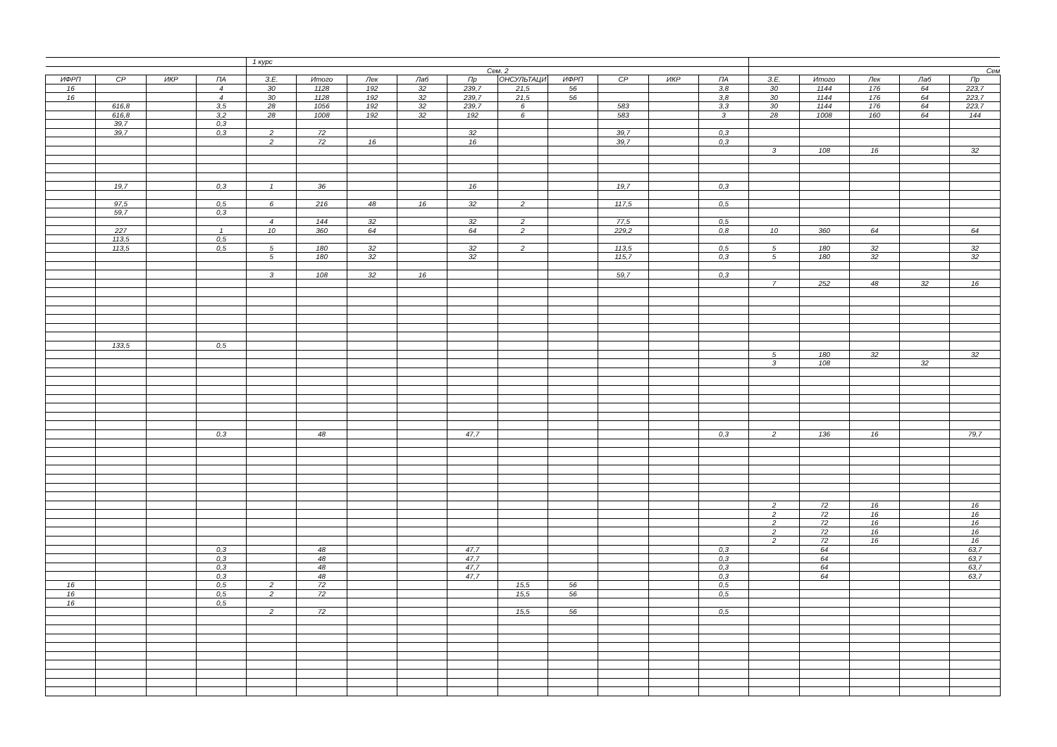| | | | | 1 курс | | | | | | | | | | | | | | |
| | | | | Сем. 2 | | | | | | | | | | Сем | | | | |
| ИФРП | СР | ИКР | ПА | З.Е. | Итого | Лек | Лаб | Пр | ОНСУЛЬТАЦИ | ИФРП | СР | ИКР | ПА | З.Е. | Итого | Лек | Лаб | Пр |
| 16 | | | 4 | 30 | 1128 | 192 | 32 | 239,7 | 21,5 | 56 | | | 3,8 | 30 | 1144 | 176 | 64 | 223,7 |
| 16 | | | 4 | 30 | 1128 | 192 | 32 | 239,7 | 21,5 | 56 | | | 3,8 | 30 | 1144 | 176 | 64 | 223,7 |
| | 616,8 | | 3,5 | 28 | 1056 | 192 | 32 | 239,7 | 6 | | 583 | | 3,3 | 30 | 1144 | 176 | 64 | 223,7 |
| | 616,8 | | 3,2 | 28 | 1008 | 192 | 32 | 192 | 6 | | 583 | | 3 | 28 | 1008 | 160 | 64 | 144 |
| | 39,7 | | 0,3 | | | | | | | | | | | | | | | |
| | 39,7 | | 0,3 | 2 | 72 | | | 32 | | | 39,7 | | 0,3 | | | | | |
| | | | | 2 | 72 | 16 | | 16 | | | 39,7 | | 0,3 | | | | | |
| | | | | | | | | | | | | | | 3 | 108 | 16 | | 32 |
| | 19,7 | | 0,3 | 1 | 36 | | | 16 | | | 19,7 | | 0,3 | | | | | |
| | 97,5 | | 0,5 | 6 | 216 | 48 | 16 | 32 | 2 | | 117,5 | | 0,5 | | | | | |
| | 59,7 | | 0,3 | | | | | | | | | | | | | | | |
| | | | | 4 | 144 | 32 | | 32 | 2 | | 77,5 | | 0,5 | | | | | |
| | 227 | | 1 | 10 | 360 | 64 | | 64 | 2 | | 229,2 | | 0,8 | 10 | 360 | 64 | | 64 |
| | 113,5 | | 0,5 | | | | | | | | | | | | | | | |
| | 113,5 | | 0,5 | 5 | 180 | 32 | | 32 | 2 | | 113,5 | | 0,5 | 5 | 180 | 32 | | 32 |
| | | | | 5 | 180 | 32 | | 32 | | | 115,7 | | 0,3 | 5 | 180 | 32 | | 32 |
| | | | | 3 | 108 | 32 | 16 | | | | 59,7 | | 0,3 | | | | | |
| | | | | | | | | | | | | | | 7 | 252 | 48 | 32 | 16 |
| | 133,5 | | 0,5 | | | | | | | | | | | | | | | |
| | | | | | | | | | | | | | | 5 | 180 | 32 | | 32 |
| | | | | | | | | | | | | | | 3 | 108 | | 32 | |
| | | | 0,3 | | 48 | | | 47,7 | | | | | 0,3 | 2 | 136 | 16 | | 79,7 |
| | | | | | | | | | | | | | | 2 | 72 | 16 | | 16 |
| | | | | | | | | | | | | | | 2 | 72 | 16 | | 16 |
| | | | | | | | | | | | | | | 2 | 72 | 16 | | 16 |
| | | | | | | | | | | | | | | 2 | 72 | 16 | | 16 |
| | | | | | | | | | | | | | | 2 | 72 | 16 | | 16 |
| | | | 0,3 | | 48 | | | 47,7 | | | | | 0,3 | | 64 | | | 63,7 |
| | | | 0,3 | | 48 | | | 47,7 | | | | | 0,3 | | 64 | | | 63,7 |
| | | | 0,3 | | 48 | | | 47,7 | | | | | 0,3 | | 64 | | | 63,7 |
| | | | 0,3 | | 48 | | | 47,7 | | | | | 0,3 | | 64 | | | 63,7 |
| 16 | | | 0,5 | 2 | 72 | | | | 15,5 | 56 | | | 0,5 | | | | | |
| 16 | | | 0,5 | 2 | 72 | | | | 15,5 | 56 | | | 0,5 | | | | | |
| 16 | | | 0,5 | | | | | | | | | | | | | | | |
| | | | | 2 | 72 | | | | 15,5 | 56 | | | 0,5 | | | | | |